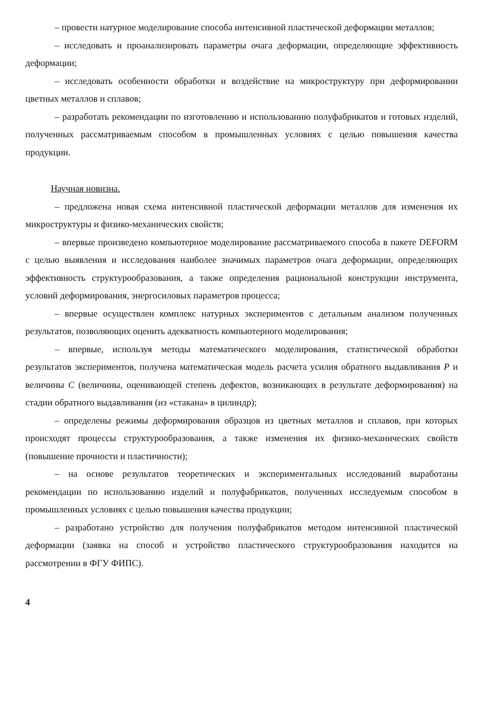– провести натурное моделирование способа интенсивной пластической деформации металлов;
– исследовать и проанализировать параметры очага деформации, определяющие эффективность деформации;
– исследовать особенности обработки и воздействие на микроструктуру при деформировании цветных металлов и сплавов;
– разработать рекомендации по изготовлению и использованию полуфабрикатов и готовых изделий, полученных рассматриваемым способом в промышленных условиях с целью повышения качества продукции.
Научная новизна.
– предложена новая схема интенсивной пластической деформации металлов для изменения их микроструктуры и физико-механических свойств;
– впервые произведено компьютерное моделирование рассматриваемого способа в пакете DEFORM с целью выявления и исследования наиболее значимых параметров очага деформации, определяющих эффективность структурообразования, а также определения рациональной конструкции инструмента, условий деформирования, энергосиловых параметров процесса;
– впервые осуществлен комплекс натурных экспериментов с детальным анализом полученных результатов, позволяющих оценить адекватность компьютерного моделирования;
– впервые, используя методы математического моделирования, статистической обработки результатов экспериментов, получена математическая модель расчета усилия обратного выдавливания P и величины C (величины, оценивающей степень дефектов, возникающих в результате деформирования) на стадии обратного выдавливания (из «стакана» в цилиндр);
– определены режимы деформирования образцов из цветных металлов и сплавов, при которых происходят процессы структурообразования, а также изменения их физико-механических свойств (повышение прочности и пластичности);
– на основе результатов теоретических и экспериментальных исследований выработаны рекомендации по использованию изделий и полуфабрикатов, полученных исследуемым способом в промышленных условиях с целью повышения качества продукции;
– разработано устройство для получения полуфабрикатов методом интенсивной пластической деформации (заявка на способ и устройство пластического структурообразования находится на рассмотрении в ФГУ ФИПС).
4